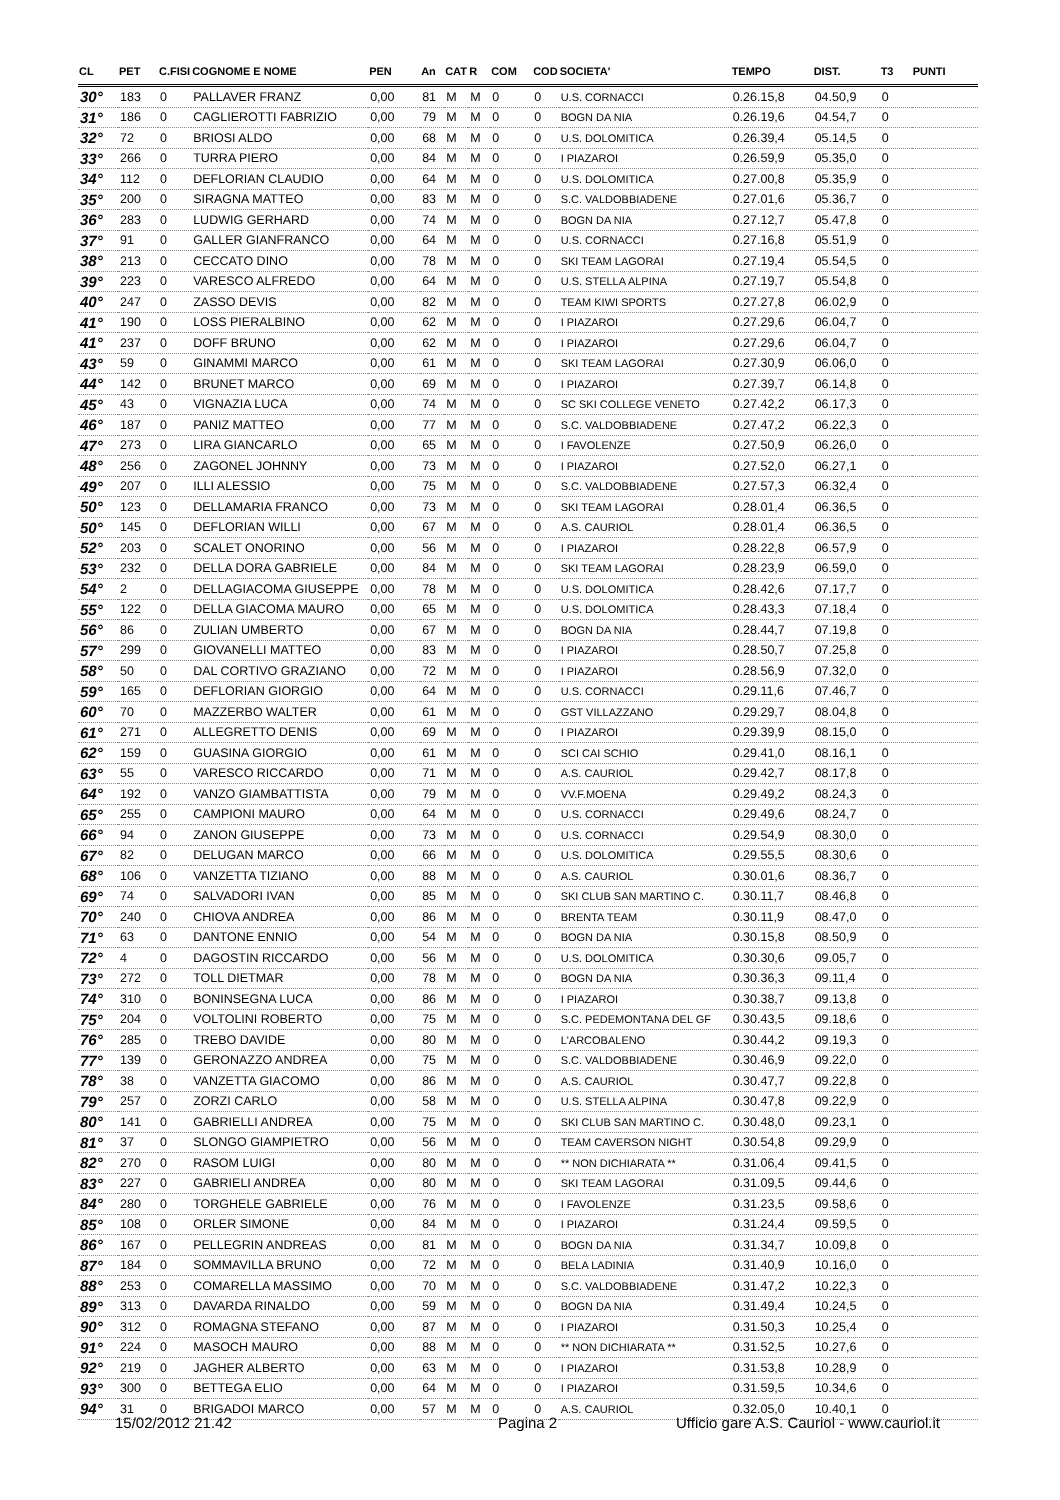| CL | PET | C.FISI | COGNOME E NOME | PEN | An | CAT | R | COM | COD | SOCIETA' | TEMPO | DIST. | T3 | PUNTI |
| --- | --- | --- | --- | --- | --- | --- | --- | --- | --- | --- | --- | --- | --- | --- |
| 30° | 183 | 0 | PALLAVER FRANZ | 0,00 | 81 | M | M | 0 | 0 | U.S. CORNACCI | 0.26.15,8 | 04.50,9 | 0 | |
| 31° | 186 | 0 | CAGLIEROTTI FABRIZIO | 0,00 | 79 | M | M | 0 | 0 | BOGN DA NIA | 0.26.19,6 | 04.54,7 | 0 | |
| 32° | 72 | 0 | BRIOSI ALDO | 0,00 | 68 | M | M | 0 | 0 | U.S. DOLOMITICA | 0.26.39,4 | 05.14,5 | 0 | |
| 33° | 266 | 0 | TURRA PIERO | 0,00 | 84 | M | M | 0 | 0 | I PIAZAROI | 0.26.59,9 | 05.35,0 | 0 | |
| 34° | 112 | 0 | DEFLORIAN CLAUDIO | 0,00 | 64 | M | M | 0 | 0 | U.S. DOLOMITICA | 0.27.00,8 | 05.35,9 | 0 | |
| 35° | 200 | 0 | SIRAGNA MATTEO | 0,00 | 83 | M | M | 0 | 0 | S.C. VALDOBBIADENE | 0.27.01,6 | 05.36,7 | 0 | |
| 36° | 283 | 0 | LUDWIG GERHARD | 0,00 | 74 | M | M | 0 | 0 | BOGN DA NIA | 0.27.12,7 | 05.47,8 | 0 | |
| 37° | 91 | 0 | GALLER GIANFRANCO | 0,00 | 64 | M | M | 0 | 0 | U.S. CORNACCI | 0.27.16,8 | 05.51,9 | 0 | |
| 38° | 213 | 0 | CECCATO DINO | 0,00 | 78 | M | M | 0 | 0 | SKI TEAM LAGORAI | 0.27.19,4 | 05.54,5 | 0 | |
| 39° | 223 | 0 | VARESCO ALFREDO | 0,00 | 64 | M | M | 0 | 0 | U.S. STELLA ALPINA | 0.27.19,7 | 05.54,8 | 0 | |
| 40° | 247 | 0 | ZASSO DEVIS | 0,00 | 82 | M | M | 0 | 0 | TEAM KIWI SPORTS | 0.27.27,8 | 06.02,9 | 0 | |
| 41° | 190 | 0 | LOSS PIERALBINO | 0,00 | 62 | M | M | 0 | 0 | I PIAZAROI | 0.27.29,6 | 06.04,7 | 0 | |
| 41° | 237 | 0 | DOFF BRUNO | 0,00 | 62 | M | M | 0 | 0 | I PIAZAROI | 0.27.29,6 | 06.04,7 | 0 | |
| 43° | 59 | 0 | GINAMMI MARCO | 0,00 | 61 | M | M | 0 | 0 | SKI TEAM LAGORAI | 0.27.30,9 | 06.06,0 | 0 | |
| 44° | 142 | 0 | BRUNET MARCO | 0,00 | 69 | M | M | 0 | 0 | I PIAZAROI | 0.27.39,7 | 06.14,8 | 0 | |
| 45° | 43 | 0 | VIGNAZIA LUCA | 0,00 | 74 | M | M | 0 | 0 | SC SKI COLLEGE VENETO | 0.27.42,2 | 06.17,3 | 0 | |
| 46° | 187 | 0 | PANIZ MATTEO | 0,00 | 77 | M | M | 0 | 0 | S.C. VALDOBBIADENE | 0.27.47,2 | 06.22,3 | 0 | |
| 47° | 273 | 0 | LIRA GIANCARLO | 0,00 | 65 | M | M | 0 | 0 | I FAVOLENZE | 0.27.50,9 | 06.26,0 | 0 | |
| 48° | 256 | 0 | ZAGONEL JOHNNY | 0,00 | 73 | M | M | 0 | 0 | I PIAZAROI | 0.27.52,0 | 06.27,1 | 0 | |
| 49° | 207 | 0 | ILLI ALESSIO | 0,00 | 75 | M | M | 0 | 0 | S.C. VALDOBBIADENE | 0.27.57,3 | 06.32,4 | 0 | |
| 50° | 123 | 0 | DELLAMARIA FRANCO | 0,00 | 73 | M | M | 0 | 0 | SKI TEAM LAGORAI | 0.28.01,4 | 06.36,5 | 0 | |
| 50° | 145 | 0 | DEFLORIAN WILLI | 0,00 | 67 | M | M | 0 | 0 | A.S. CAURIOL | 0.28.01,4 | 06.36,5 | 0 | |
| 52° | 203 | 0 | SCALET ONORINO | 0,00 | 56 | M | M | 0 | 0 | I PIAZAROI | 0.28.22,8 | 06.57,9 | 0 | |
| 53° | 232 | 0 | DELLA DORA GABRIELE | 0,00 | 84 | M | M | 0 | 0 | SKI TEAM LAGORAI | 0.28.23,9 | 06.59,0 | 0 | |
| 54° | 2 | 0 | DELLAGIACOMA GIUSEPPE | 0,00 | 78 | M | M | 0 | 0 | U.S. DOLOMITICA | 0.28.42,6 | 07.17,7 | 0 | |
| 55° | 122 | 0 | DELLA GIACOMA MAURO | 0,00 | 65 | M | M | 0 | 0 | U.S. DOLOMITICA | 0.28.43,3 | 07.18,4 | 0 | |
| 56° | 86 | 0 | ZULIAN UMBERTO | 0,00 | 67 | M | M | 0 | 0 | BOGN DA NIA | 0.28.44,7 | 07.19,8 | 0 | |
| 57° | 299 | 0 | GIOVANELLI MATTEO | 0,00 | 83 | M | M | 0 | 0 | I PIAZAROI | 0.28.50,7 | 07.25,8 | 0 | |
| 58° | 50 | 0 | DAL CORTIVO GRAZIANO | 0,00 | 72 | M | M | 0 | 0 | I PIAZAROI | 0.28.56,9 | 07.32,0 | 0 | |
| 59° | 165 | 0 | DEFLORIAN GIORGIO | 0,00 | 64 | M | M | 0 | 0 | U.S. CORNACCI | 0.29.11,6 | 07.46,7 | 0 | |
| 60° | 70 | 0 | MAZZERBO WALTER | 0,00 | 61 | M | M | 0 | 0 | GST VILLAZZANO | 0.29.29,7 | 08.04,8 | 0 | |
| 61° | 271 | 0 | ALLEGRETTO DENIS | 0,00 | 69 | M | M | 0 | 0 | I PIAZAROI | 0.29.39,9 | 08.15,0 | 0 | |
| 62° | 159 | 0 | GUASINA GIORGIO | 0,00 | 61 | M | M | 0 | 0 | SCI CAI SCHIO | 0.29.41,0 | 08.16,1 | 0 | |
| 63° | 55 | 0 | VARESCO RICCARDO | 0,00 | 71 | M | M | 0 | 0 | A.S. CAURIOL | 0.29.42,7 | 08.17,8 | 0 | |
| 64° | 192 | 0 | VANZO GIAMBATTISTA | 0,00 | 79 | M | M | 0 | 0 | VV.F.MOENA | 0.29.49,2 | 08.24,3 | 0 | |
| 65° | 255 | 0 | CAMPIONI MAURO | 0,00 | 64 | M | M | 0 | 0 | U.S. CORNACCI | 0.29.49,6 | 08.24,7 | 0 | |
| 66° | 94 | 0 | ZANON GIUSEPPE | 0,00 | 73 | M | M | 0 | 0 | U.S. CORNACCI | 0.29.54,9 | 08.30,0 | 0 | |
| 67° | 82 | 0 | DELUGAN MARCO | 0,00 | 66 | M | M | 0 | 0 | U.S. DOLOMITICA | 0.29.55,5 | 08.30,6 | 0 | |
| 68° | 106 | 0 | VANZETTA TIZIANO | 0,00 | 88 | M | M | 0 | 0 | A.S. CAURIOL | 0.30.01,6 | 08.36,7 | 0 | |
| 69° | 74 | 0 | SALVADORI IVAN | 0,00 | 85 | M | M | 0 | 0 | SKI CLUB SAN MARTINO C. | 0.30.11,7 | 08.46,8 | 0 | |
| 70° | 240 | 0 | CHIOVA ANDREA | 0,00 | 86 | M | M | 0 | 0 | BRENTA TEAM | 0.30.11,9 | 08.47,0 | 0 | |
| 71° | 63 | 0 | DANTONE ENNIO | 0,00 | 54 | M | M | 0 | 0 | BOGN DA NIA | 0.30.15,8 | 08.50,9 | 0 | |
| 72° | 4 | 0 | DAGOSTIN RICCARDO | 0,00 | 56 | M | M | 0 | 0 | U.S. DOLOMITICA | 0.30.30,6 | 09.05,7 | 0 | |
| 73° | 272 | 0 | TOLL DIETMAR | 0,00 | 78 | M | M | 0 | 0 | BOGN DA NIA | 0.30.36,3 | 09.11,4 | 0 | |
| 74° | 310 | 0 | BONINSEGNA LUCA | 0,00 | 86 | M | M | 0 | 0 | I PIAZAROI | 0.30.38,7 | 09.13,8 | 0 | |
| 75° | 204 | 0 | VOLTOLINI ROBERTO | 0,00 | 75 | M | M | 0 | 0 | S.C. PEDEMONTANA DEL GF | 0.30.43,5 | 09.18,6 | 0 | |
| 76° | 285 | 0 | TREBO DAVIDE | 0,00 | 80 | M | M | 0 | 0 | L'ARCOBALENO | 0.30.44,2 | 09.19,3 | 0 | |
| 77° | 139 | 0 | GERONAZZO ANDREA | 0,00 | 75 | M | M | 0 | 0 | S.C. VALDOBBIADENE | 0.30.46,9 | 09.22,0 | 0 | |
| 78° | 38 | 0 | VANZETTA GIACOMO | 0,00 | 86 | M | M | 0 | 0 | A.S. CAURIOL | 0.30.47,7 | 09.22,8 | 0 | |
| 79° | 257 | 0 | ZORZI CARLO | 0,00 | 58 | M | M | 0 | 0 | U.S. STELLA ALPINA | 0.30.47,8 | 09.22,9 | 0 | |
| 80° | 141 | 0 | GABRIELLI ANDREA | 0,00 | 75 | M | M | 0 | 0 | SKI CLUB SAN MARTINO C. | 0.30.48,0 | 09.23,1 | 0 | |
| 81° | 37 | 0 | SLONGO GIAMPIETRO | 0,00 | 56 | M | M | 0 | 0 | TEAM CAVERSON NIGHT | 0.30.54,8 | 09.29,9 | 0 | |
| 82° | 270 | 0 | RASOM LUIGI | 0,00 | 80 | M | M | 0 | 0 | ** NON DICHIARATA ** | 0.31.06,4 | 09.41,5 | 0 | |
| 83° | 227 | 0 | GABRIELI ANDREA | 0,00 | 80 | M | M | 0 | 0 | SKI TEAM LAGORAI | 0.31.09,5 | 09.44,6 | 0 | |
| 84° | 280 | 0 | TORGHELE GABRIELE | 0,00 | 76 | M | M | 0 | 0 | I FAVOLENZE | 0.31.23,5 | 09.58,6 | 0 | |
| 85° | 108 | 0 | ORLER SIMONE | 0,00 | 84 | M | M | 0 | 0 | I PIAZAROI | 0.31.24,4 | 09.59,5 | 0 | |
| 86° | 167 | 0 | PELLEGRIN ANDREAS | 0,00 | 81 | M | M | 0 | 0 | BOGN DA NIA | 0.31.34,7 | 10.09,8 | 0 | |
| 87° | 184 | 0 | SOMMAVILLA BRUNO | 0,00 | 72 | M | M | 0 | 0 | BELA LADINIA | 0.31.40,9 | 10.16,0 | 0 | |
| 88° | 253 | 0 | COMARELLA MASSIMO | 0,00 | 70 | M | M | 0 | 0 | S.C. VALDOBBIADENE | 0.31.47,2 | 10.22,3 | 0 | |
| 89° | 313 | 0 | DAVARDA RINALDO | 0,00 | 59 | M | M | 0 | 0 | BOGN DA NIA | 0.31.49,4 | 10.24,5 | 0 | |
| 90° | 312 | 0 | ROMAGNA STEFANO | 0,00 | 87 | M | M | 0 | 0 | I PIAZAROI | 0.31.50,3 | 10.25,4 | 0 | |
| 91° | 224 | 0 | MASOCH MAURO | 0,00 | 88 | M | M | 0 | 0 | ** NON DICHIARATA ** | 0.31.52,5 | 10.27,6 | 0 | |
| 92° | 219 | 0 | JAGHER ALBERTO | 0,00 | 63 | M | M | 0 | 0 | I PIAZAROI | 0.31.53,8 | 10.28,9 | 0 | |
| 93° | 300 | 0 | BETTEGA ELIO | 0,00 | 64 | M | M | 0 | 0 | I PIAZAROI | 0.31.59,5 | 10.34,6 | 0 | |
| 94° | 31 | 0 | BRIGADOI MARCO | 0,00 | 57 | M | M | 0 | 0 | A.S. CAURIOL | 0.32.05,0 | 10.40,1 | 0 | |
15/02/2012 21.42 Pagina 2
Ufficio gare A.S. Cauriol - www.cauriol.it